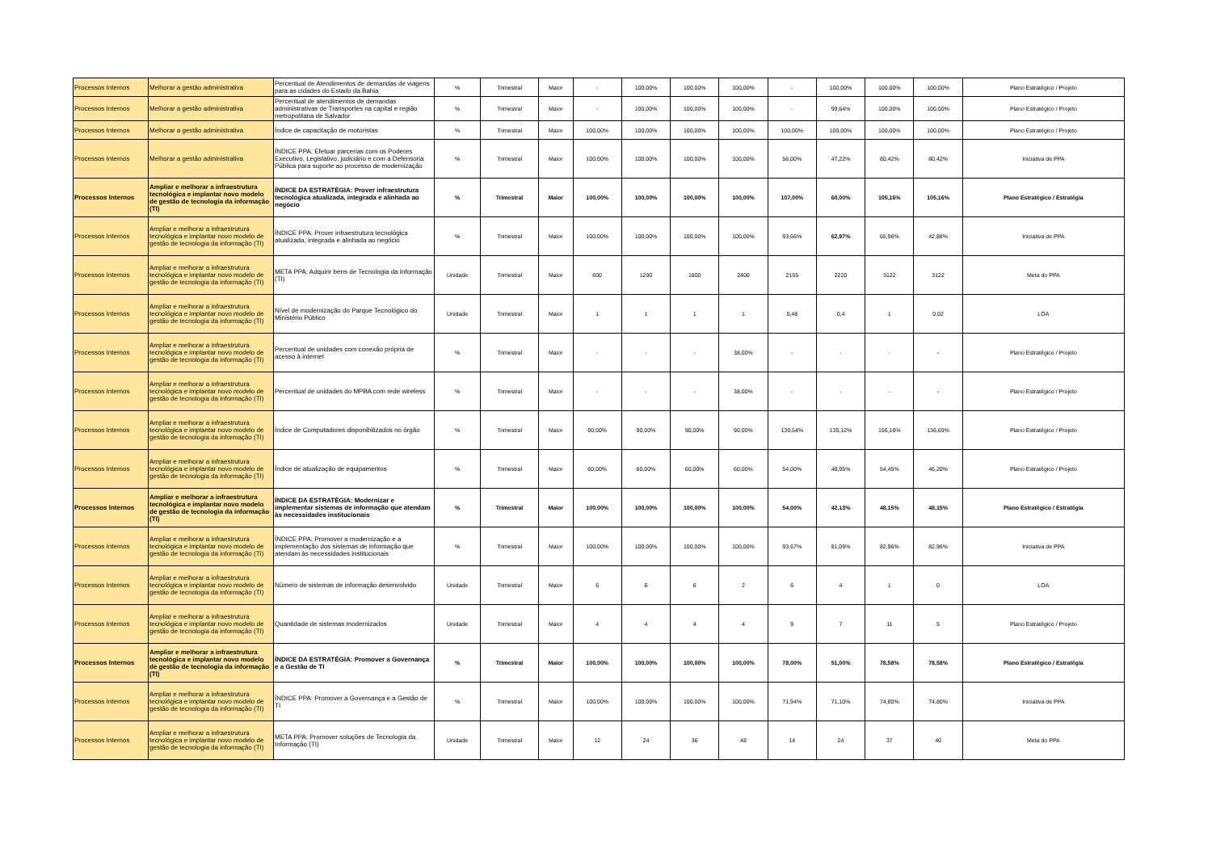| Processos Internos | Melhorar a gestão administrativa | Percentual de Atendimentos de demandas de viagens para as cidades do Estado da Bahia | % | Trimestral | Maior | - | 100,00% | 100,00% | 100,00% | - | 100,00% | 100,00% | 100,00% | Plano Estratégico / Projeto |
| Processos Internos | Melhorar a gestão administrativa | Percentual de atendimentos de demandas administrativas de Transportes na capital e região metropolitana de Salvador | % | Trimestral | Maior | - | 100,00% | 100,00% | 100,00% | - | 99,64% | 100,00% | 100,00% | Plano Estratégico / Projeto |
| Processos Internos | Melhorar a gestão administrativa | Índice de capacitação de motoristas | % | Trimestral | Maior | 100,00% | 100,00% | 100,00% | 100,00% | 100,00% | 100,00% | 100,00% | 100,00% | Plano Estratégico / Projeto |
| Processos Internos | Melhorar a gestão administrativa | ÍNDICE PPA: Efetuar parcerias com os Poderes Executivo, Legislativo, judiciário e com a Defensoria Pública para suporte ao processo de modernização | % | Trimestral | Maior | 100,00% | 100,00% | 100,00% | 100,00% | 56,00% | 47,22% | 80,42% | 80,42% | Iniciativa de PPA |
| Processos Internos | Ampliar e melhorar a infraestrutura tecnológica e implantar novo modelo de gestão de tecnologia da informação (TI) | ÍNDICE DA ESTRATÉGIA: Prover infraestrutura tecnológica atualizada, integrada e alinhada ao negócio | % | Trimestral | Maior | 100,00% | 100,00% | 100,00% | 100,00% | 107,00% | 60,00% | 105,16% | 105,16% | Plano Estratégico / Estratégia |
| Processos Internos | Ampliar e melhorar a infraestrutura tecnológica e implantar novo modelo de gestão de tecnologia da informação (TI) | ÍNDICE PPA: Prover infraestrutura tecnológica atualizada, integrada e alinhada ao negócio | % | Trimestral | Maior | 100,00% | 100,00% | 100,00% | 100,00% | 93,66% | 62,97% | 65,98% | 42,88% | Iniciativa de PPA |
| Processos Internos | Ampliar e melhorar a infraestrutura tecnológica e implantar novo modelo de gestão de tecnologia da informação (TI) | META PPA: Adquirir bens de Tecnologia da Informação (TI) | Unidade | Trimestral | Maior | 600 | 1200 | 1800 | 2400 | 2155 | 2220 | 3122 | 3122 | Meta do PPA |
| Processos Internos | Ampliar e melhorar a infraestrutura tecnológica e implantar novo modelo de gestão de tecnologia da informação (TI) | Nível de modernização do Parque Tecnológico do Ministério Público | Unidade | Trimestral | Maior | 1 | 1 | 1 | 1 | 0,48 | 0,4 | 1 | 0,02 | LOA |
| Processos Internos | Ampliar e melhorar a infraestrutura tecnológica e implantar novo modelo de gestão de tecnologia da informação (TI) | Percentual de unidades com conexão própria de acesso à internet | % | Trimestral | Maior | - | - | - | 38,00% | - | - | - | - | Plano Estratégico / Projeto |
| Processos Internos | Ampliar e melhorar a infraestrutura tecnológica e implantar novo modelo de gestão de tecnologia da informação (TI) | Percentual de unidades do MPBA com rede wireless | % | Trimestral | Maior | - | - | - | 38,00% | - | - | - | - | Plano Estratégico / Projeto |
| Processos Internos | Ampliar e melhorar a infraestrutura tecnológica e implantar novo modelo de gestão de tecnologia da informação (TI) | Índice de Computadores disponibilizados no órgão | % | Trimestral | Maior | 90,00% | 90,00% | 90,00% | 90,00% | 139,54% | 135,12% | 156,16% | 136,69% | Plano Estratégico / Projeto |
| Processos Internos | Ampliar e melhorar a infraestrutura tecnológica e implantar novo modelo de gestão de tecnologia da informação (TI) | Índice de atualização de equipamentos | % | Trimestral | Maior | 60,00% | 60,00% | 60,00% | 60,00% | 54,00% | 48,95% | 54,45% | 46,20% | Plano Estratégico / Projeto |
| Processos Internos | Ampliar e melhorar a infraestrutura tecnológica e implantar novo modelo de gestão de tecnologia da informação (TI) | ÍNDICE DA ESTRATÉGIA: Modernizar e implementar sistemas de informação que atendam às necessidades institucionais | % | Trimestral | Maior | 100,00% | 100,00% | 100,00% | 100,00% | 54,00% | 42,13% | 48,15% | 48,15% | Plano Estratégico / Estratégia |
| Processos Internos | Ampliar e melhorar a infraestrutura tecnológica e implantar novo modelo de gestão de tecnologia da informação (TI) | ÍNDICE PPA: Promover a modernização e a implementação dos sistemas de informação que atendam às necessidades institucionais | % | Trimestral | Maior | 100,00% | 100,00% | 100,00% | 100,00% | 93,67% | 81,09% | 82,96% | 82,96% | Iniciativa de PPA |
| Processos Internos | Ampliar e melhorar a infraestrutura tecnológica e implantar novo modelo de gestão de tecnologia da informação (TI) | Número de sistemas de informação desenvolvido | Unidade | Trimestral | Maior | 6 | 6 | 6 | 2 | 6 | 4 | 1 | 0 | LOA |
| Processos Internos | Ampliar e melhorar a infraestrutura tecnológica e implantar novo modelo de gestão de tecnologia da informação (TI) | Quantidade de sistemas modernizados | Unidade | Trimestral | Maior | 4 | 4 | 4 | 4 | 9 | 7 | 11 | 5 | Plano Estratégico / Projeto |
| Processos Internos | Ampliar e melhorar a infraestrutura tecnológica e implantar novo modelo de gestão de tecnologia da informação (TI) | ÍNDICE DA ESTRATÉGIA: Promover a Governança e a Gestão de TI | % | Trimestral | Maior | 100,00% | 100,00% | 100,00% | 100,00% | 78,00% | 51,00% | 78,58% | 78,58% | Plano Estratégico / Estratégia |
| Processos Internos | Ampliar e melhorar a infraestrutura tecnológica e implantar novo modelo de gestão de tecnologia da informação (TI) | ÍNDICE PPA: Promover a Governança e a Gestão de TI | % | Trimestral | Maior | 100,00% | 100,00% | 100,00% | 100,00% | 71,94% | 71,10% | 74,80% | 74,80% | Iniciativa de PPA |
| Processos Internos | Ampliar e melhorar a infraestrutura tecnológica e implantar novo modelo de gestão de tecnologia da informação (TI) | META PPA: Promover soluções de Tecnologia da Informação (TI) | Unidade | Trimestral | Maior | 12 | 24 | 36 | 48 | 14 | 24 | 37 | 40 | Meta do PPA |